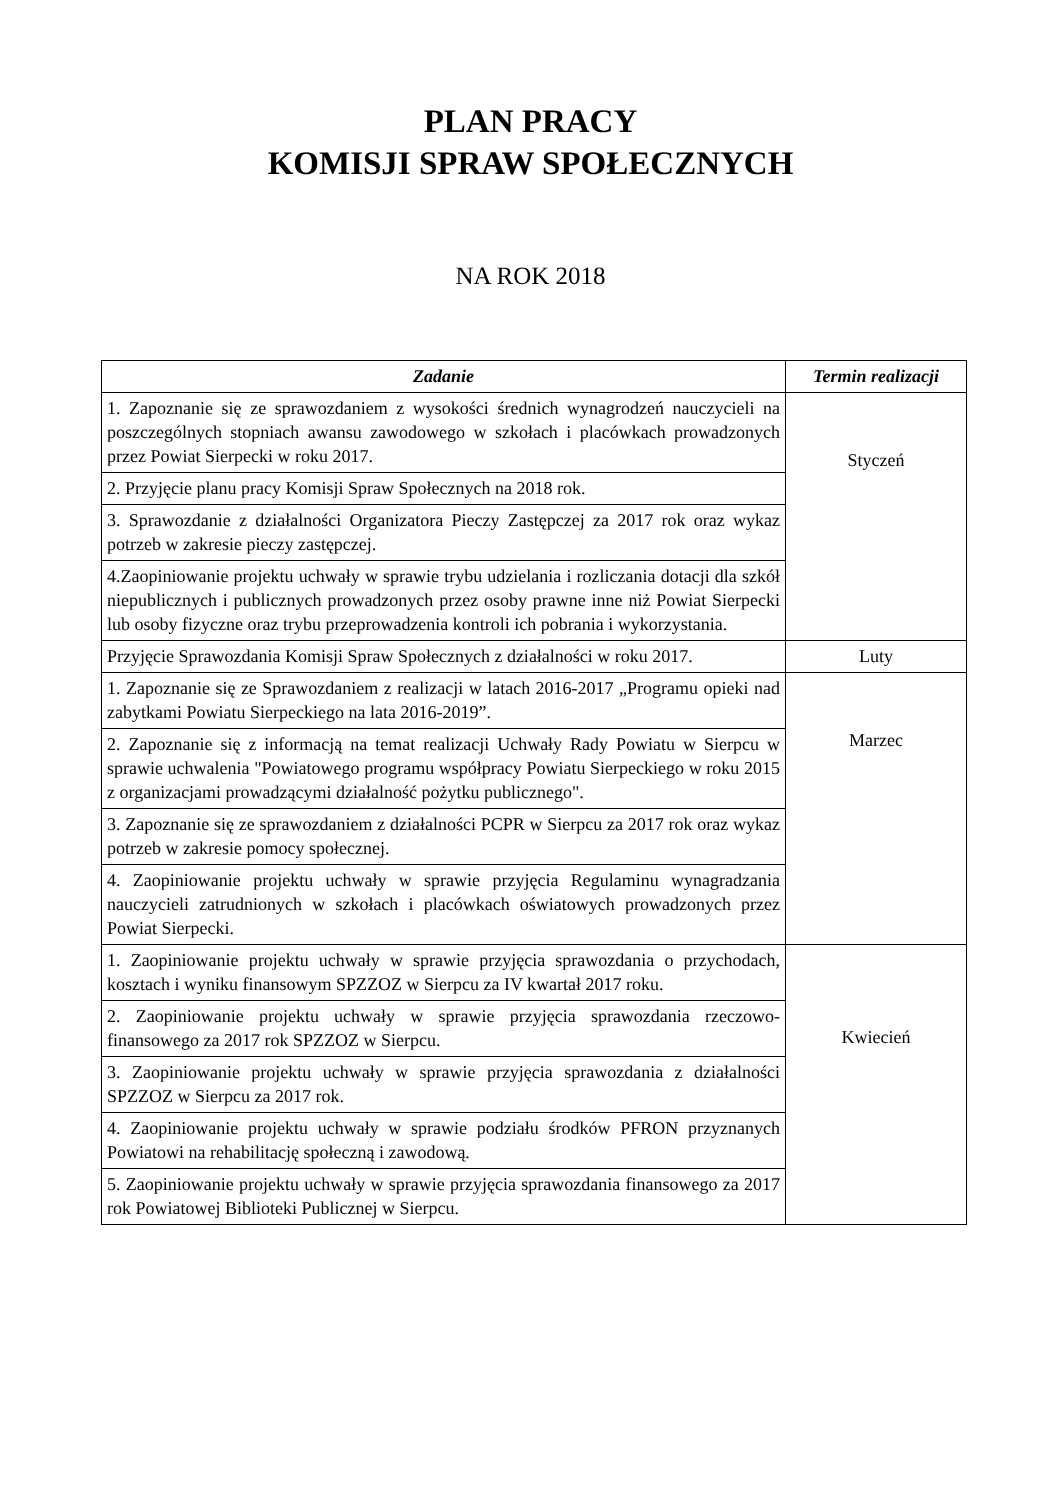PLAN PRACY
KOMISJI SPRAW SPOŁECZNYCH
NA ROK 2018
| Zadanie | Termin realizacji |
| --- | --- |
| 1. Zapoznanie się ze sprawozdaniem z wysokości średnich wynagrodzeń nauczycieli na poszczególnych stopniach awansu zawodowego w szkołach i placówkach prowadzonych przez Powiat Sierpecki w roku 2017. | Styczeń |
| 2. Przyjęcie planu pracy Komisji Spraw Społecznych na 2018 rok. | |
| 3. Sprawozdanie z działalności Organizatora Pieczy Zastępczej za 2017 rok oraz wykaz potrzeb w zakresie pieczy zastępczej. | |
| 4.Zaopiniowanie projektu uchwały w sprawie trybu udzielania i rozliczania dotacji dla szkół niepublicznych i publicznych prowadzonych przez osoby prawne inne niż Powiat Sierpecki lub osoby fizyczne oraz trybu przeprowadzenia kontroli ich pobrania i wykorzystania. | |
| Przyjęcie Sprawozdania Komisji Spraw Społecznych z działalności w roku 2017. | Luty |
| 1. Zapoznanie się ze Sprawozdaniem z realizacji w latach 2016-2017 „Programu opieki nad zabytkami Powiatu Sierpeckiego na lata 2016-2019”. | Marzec |
| 2. Zapoznanie się z informacją na temat realizacji Uchwały Rady Powiatu w Sierpcu w sprawie uchwalenia "Powiatowego programu współpracy Powiatu Sierpeckiego w roku 2015 z organizacjami prowadzącymi działalność pożytku publicznego". | |
| 3. Zapoznanie się ze sprawozdaniem z działalności PCPR w Sierpcu za 2017 rok oraz wykaz potrzeb w zakresie pomocy społecznej. | |
| 4. Zaopiniowanie projektu uchwały w sprawie przyjęcia Regulaminu wynagradzania nauczycieli zatrudnionych w szkołach i placówkach oświatowych prowadzonych przez Powiat Sierpecki. | |
| 1. Zaopiniowanie projektu uchwały w sprawie przyjęcia sprawozdania o przychodach, kosztach i wyniku finansowym SPZZOZ w Sierpcu za IV kwartał 2017 roku. | Kwiecień |
| 2. Zaopiniowanie projektu uchwały w sprawie przyjęcia sprawozdania rzeczowo- finansowego za 2017 rok SPZZOZ w Sierpcu. | |
| 3. Zaopiniowanie projektu uchwały w sprawie przyjęcia sprawozdania z działalności SPZZOZ w Sierpcu za 2017 rok. | |
| 4. Zaopiniowanie projektu uchwały w sprawie podziału środków PFRON przyznanych Powiatowi na rehabilitację społeczną i zawodową. | |
| 5. Zaopiniowanie projektu uchwały w sprawie przyjęcia sprawozdania finansowego za 2017 rok Powiatowej Biblioteki Publicznej w Sierpcu. | |